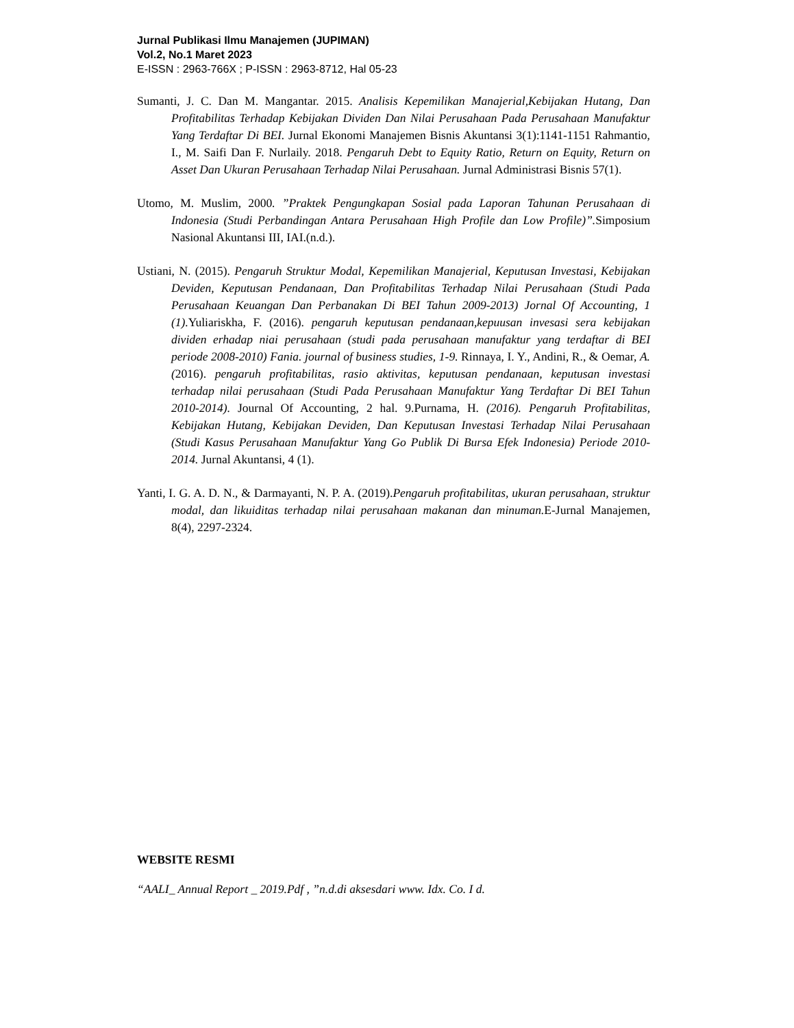Jurnal Publikasi Ilmu Manajemen (JUPIMAN)
Vol.2, No.1 Maret 2023
E-ISSN : 2963-766X ; P-ISSN : 2963-8712, Hal 05-23
Sumanti, J. C. Dan M. Mangantar. 2015. Analisis Kepemilikan Manajerial,Kebijakan Hutang, Dan Profitabilitas Terhadap Kebijakan Dividen Dan Nilai Perusahaan Pada Perusahaan Manufaktur Yang Terdaftar Di BEI. Jurnal Ekonomi Manajemen Bisnis Akuntansi 3(1):1141-1151 Rahmantio, I., M. Saifi Dan F. Nurlaily. 2018. Pengaruh Debt to Equity Ratio, Return on Equity, Return on Asset Dan Ukuran Perusahaan Terhadap Nilai Perusahaan. Jurnal Administrasi Bisnis 57(1).
Utomo, M. Muslim, 2000. ”Praktek Pengungkapan Sosial pada Laporan Tahunan Perusahaan di Indonesia (Studi Perbandingan Antara Perusahaan High Profile dan Low Profile)”. Simposium Nasional Akuntansi III, IAI.(n.d.).
Ustiani, N. (2015). Pengaruh Struktur Modal, Kepemilikan Manajerial, Keputusan Investasi, Kebijakan Deviden, Keputusan Pendanaan, Dan Profitabilitas Terhadap Nilai Perusahaan (Studi Pada Perusahaan Keuangan Dan Perbanakan Di BEI Tahun 2009-2013) Jornal Of Accounting, 1 (1). Yuliariskha, F. (2016). pengaruh keputusan pendanaan,kepuusan invesasi sera kebijakan dividen erhadap niai perusahaan (studi pada perusahaan manufaktur yang terdaftar di BEI periode 2008-2010) Fania. journal of business studies, 1-9. Rinnaya, I. Y., Andini, R., & Oemar, A. (2016). pengaruh profitabilitas, rasio aktivitas, keputusan pendanaan, keputusan investasi terhadap nilai perusahaan (Studi Pada Perusahaan Manufaktur Yang Terdaftar Di BEI Tahun 2010-2014). Journal Of Accounting, 2 hal. 9.Purnama, H. (2016). Pengaruh Profitabilitas, Kebijakan Hutang, Kebijakan Deviden, Dan Keputusan Investasi Terhadap Nilai Perusahaan (Studi Kasus Perusahaan Manufaktur Yang Go Publik Di Bursa Efek Indonesia) Periode 2010-2014. Jurnal Akuntansi, 4 (1).
Yanti, I. G. A. D. N., & Darmayanti, N. P. A. (2019).Pengaruh profitabilitas, ukuran perusahaan, struktur modal, dan likuiditas terhadap nilai perusahaan makanan dan minuman. E-Jurnal Manajemen, 8(4), 2297-2324.
WEBSITE RESMI
“AALI_ Annual Report _ 2019.Pdf , ”n.d.di aksesdari www. Idx. Co. I d.